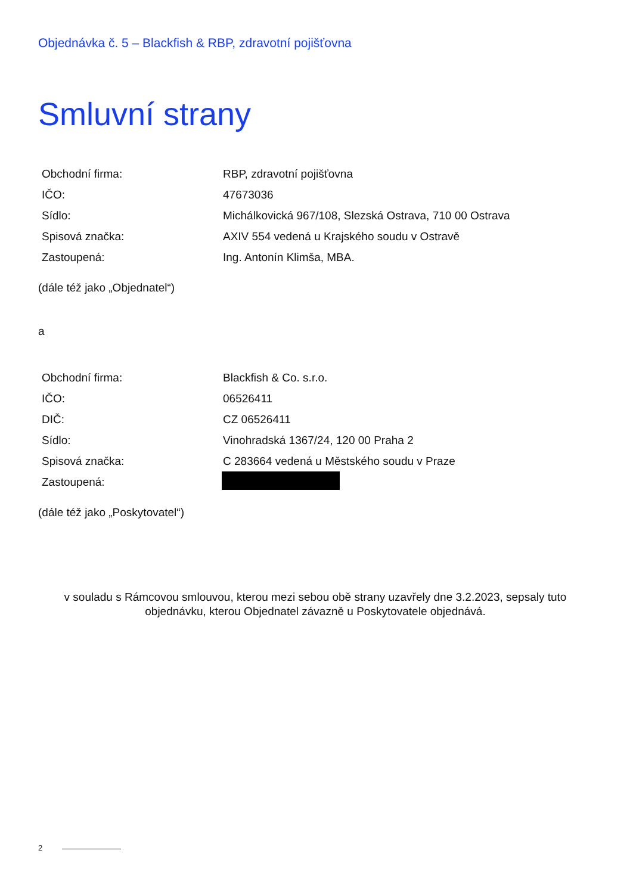Objednávka č. 5 – Blackfish & RBP, zdravotní pojišťovna
Smluvní strany
| Obchodní firma: | RBP, zdravotní pojišťovna |
| IČO: | 47673036 |
| Sídlo: | Michálkovická 967/108, Slezská Ostrava, 710 00 Ostrava |
| Spisová značka: | AXIV 554 vedená u Krajského soudu v Ostravě |
| Zastoupená: | Ing. Antonín Klimša, MBA. |
(dále též jako „Objednatel“)
a
| Obchodní firma: | Blackfish & Co. s.r.o. |
| IČO: | 06526411 |
| DIČ: | CZ 06526411 |
| Sídlo: | Vinohradská 1367/24, 120 00 Praha 2 |
| Spisová značka: | C 283664 vedená u Městského soudu v Praze |
| Zastoupená: | |
(dále též jako „Poskytovatel“)
v souladu s Rámcovou smlouvou, kterou mezi sebou obě strany uzavřely dne 3.2.2023, sepsaly tuto objednávku, kterou Objednatel závazně u Poskytovatele objednává.
2